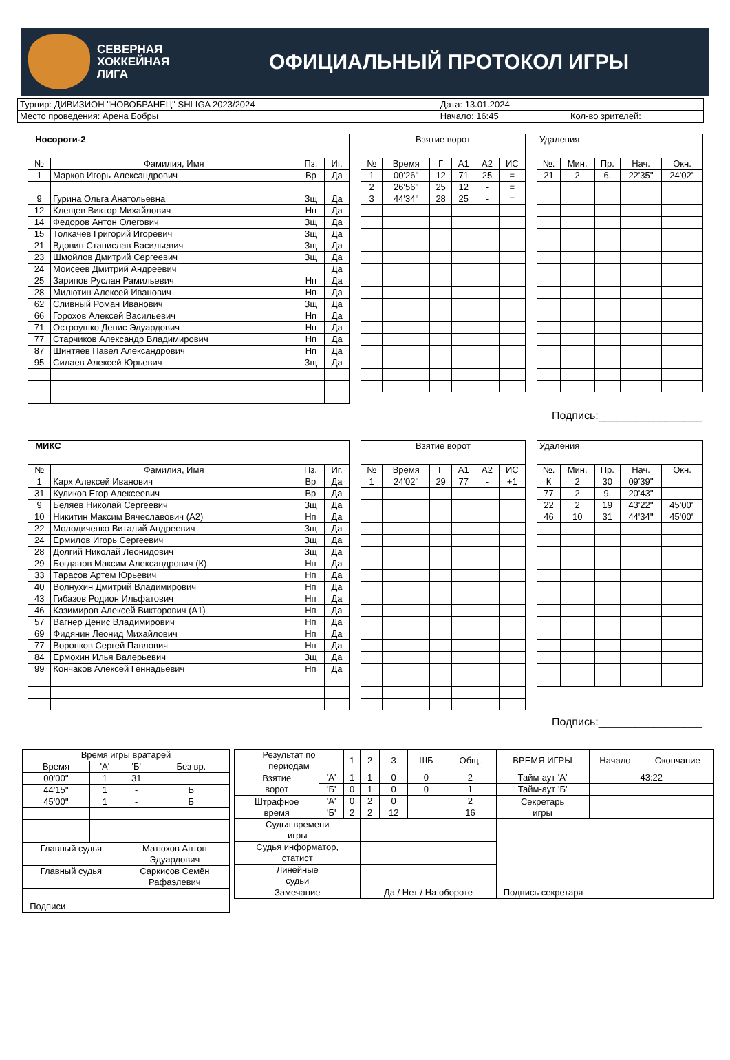СЕВЕРНАЯ
ХОККЕЙНАЯ
ЛИГА
ОФИЦИАЛЬНЫЙ ПРОТОКОЛ ИГРЫ
| Турнир: ДИВИЗИОН "НОВОБРАНЕЦ" SHLIGA 2023/2024 | Дата: 13.01.2024 | |
| Место проведения: Арена Бобры | Начало: 16:45 | Кол-во зрителей: |
| Носороги-2 | | | |
| № | Фамилия, Имя | Пз. | Иг. |
| 1 | Марков Игорь Александрович | Вр | Да |
| 9 | Гурина Ольга Анатольевна | Зщ | Да |
| 12 | Клещев Виктор Михайлович | Нп | Да |
| 14 | Федоров Антон Олегович | Зщ | Да |
| 15 | Толкачев Григорий Игоревич | Зщ | Да |
| 21 | Вдовин Станислав Васильевич | Зщ | Да |
| 23 | Шмойлов Дмитрий Сергеевич | Зщ | Да |
| 24 | Моисеев Дмитрий Андреевич | | Да |
| 25 | Зарипов Руслан Рамильевич | Нп | Да |
| 28 | Милютин Алексей Иванович | Нп | Да |
| 62 | Сливный Роман Иванович | Зщ | Да |
| 66 | Горохов Алексей Васильевич | Нп | Да |
| 71 | Остроушко Денис Эдуардович | Нп | Да |
| 77 | Старчиков Александр Владимирович | Нп | Да |
| 87 | Шинтяев Павел Александрович | Нп | Да |
| 95 | Силаев Алексей Юрьевич | Зщ | Да |
| Взятие ворот | | | | | |
| № | Время | Г | А1 | А2 | ИС |
| 1 | 00'26'' | 12 | 71 | 25 | = |
| 2 | 26'56'' | 25 | 12 | - | = |
| 3 | 44'34'' | 28 | 25 | - | = |
| Удаления | | | | |
| №. | Мин. | Пр. | Нач. | Окн. |
| 21 | 2 | 6. | 22'35'' | 24'02'' |
Подпись:_________________
| МИКС | | | |
| № | Фамилия, Имя | Пз. | Иг. |
| 1 | Карх Алексей Иванович | Вр | Да |
| 31 | Куликов Егор Алексеевич | Вр | Да |
| 9 | Беляев Николай Сергеевич | Зщ | Да |
| 10 | Никитин Максим Вячеславович (А2) | Нп | Да |
| 22 | Молодиченко Виталий Андреевич | Зщ | Да |
| 24 | Ермилов Игорь Сергеевич | Зщ | Да |
| 28 | Долгий Николай Леонидович | Зщ | Да |
| 29 | Богданов Максим Александрович (К) | Нп | Да |
| 33 | Тарасов Артем Юрьевич | Нп | Да |
| 40 | Волнухин Дмитрий Владимирович | Нп | Да |
| 43 | Гибазов Родион Ильфатович | Нп | Да |
| 46 | Казимиров Алексей Викторович (А1) | Нп | Да |
| 57 | Вагнер Денис Владимирович | Нп | Да |
| 69 | Фидянин Леонид Михайлович | Нп | Да |
| 77 | Воронков Сергей Павлович | Нп | Да |
| 84 | Ермохин Илья Валерьевич | Зщ | Да |
| 99 | Кончаков Алексей Геннадьевич | Нп | Да |
| Взятие ворот | | | | | |
| № | Время | Г | А1 | А2 | ИС |
| 1 | 24'02'' | 29 | 77 | - | +1 |
| Удаления | | | | |
| №. | Мин. | Пр. | Нач. | Окн. |
| К | 2 | 30 | 09'39'' | |
| 77 | 2 | 9. | 20'43'' | |
| 22 | 2 | 19 | 43'22'' | 45'00'' |
| 46 | 10 | 31 | 44'34'' | 45'00'' |
Подпись:_________________
| Время игры вратарей | | | |
| Время | 'А' | 'Б' | Без вр. |
| 00'00'' | 1 | 31 | |
| 44'15'' | 1 | - | Б |
| 45'00'' | 1 | - | Б |
| Главный судья | | Матюхов Антон Эдуардович | |
| Главный судья | | Саркисов Семён Рафаэлевич | |
| Подписи | | | |
| Результат по периодам | | 1 | 2 | 3 | ШБ | Общ. | ВРЕМЯ ИГРЫ | Начало | Окончание |
| Взятие ворот | 'А' | 1 | 1 | 0 | 0 | 2 | Тайм-аут 'А' | 43:22 | |
| | 'Б' | 0 | 1 | 0 | 0 | 1 | Тайм-аут 'Б' | | |
| Штрафное время | 'А' | 0 | 2 | 0 | | 2 | Секретарь игры | | |
| | 'Б' | 2 | 2 | 12 | | 16 | | | |
| Судья времени игры | | | | | | | Подпись секретаря | | |
| Судья информатор, статист | | | | | | | | | |
| Линейные судьи | | | | | | | | | |
| Замечание | | | Да / Нет / На обороте | | | | | | |